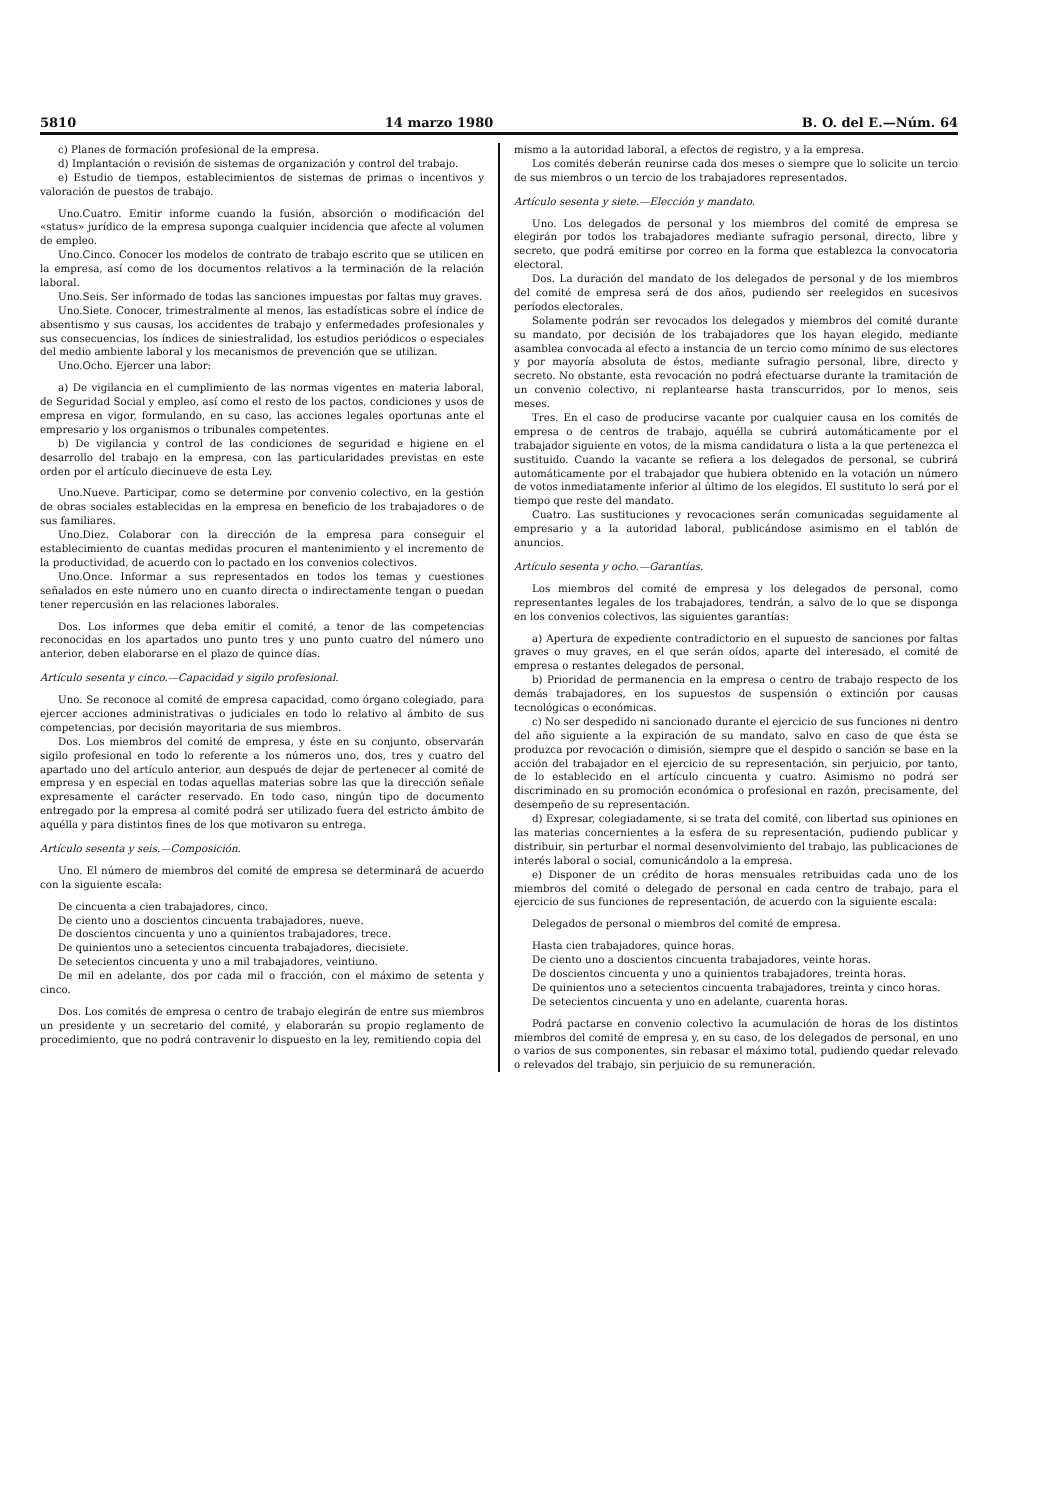5810 14 marzo 1980 B. O. del E.—Núm. 64
c) Planes de formación profesional de la empresa.
d) Implantación o revisión de sistemas de organización y control del trabajo.
e) Estudio de tiempos, establecimientos de sistemas de primas o incentivos y valoración de puestos de trabajo.
Uno.Cuatro. Emitir informe cuando la fusión, absorción o modificación del «status» jurídico de la empresa suponga cualquier incidencia que afecte al volumen de empleo.
Uno.Cinco. Conocer los modelos de contrato de trabajo escrito que se utilicen en la empresa, así como de los documentos relativos a la terminación de la relación laboral.
Uno.Seis. Ser informado de todas las sanciones impuestas por faltas muy graves.
Uno.Siete. Conocer, trimestralmente al menos, las estadísticas sobre el índice de absentismo y sus causas, los accidentes de trabajo y enfermedades profesionales y sus consecuencias, los índices de siniestralidad, los estudios periódicos o especiales del medio ambiente laboral y los mecanismos de prevención que se utilizan.
Uno.Ocho. Ejercer una labor:
a) De vigilancia en el cumplimiento de las normas vigentes en materia laboral, de Seguridad Social y empleo, así como el resto de los pactos, condiciones y usos de empresa en vigor, formulando, en su caso, las acciones legales oportunas ante el empresario y los organismos o tribunales competentes.
b) De vigilancia y control de las condiciones de seguridad e higiene en el desarrollo del trabajo en la empresa, con las particularidades previstas en este orden por el artículo diecinueve de esta Ley.
Uno.Nueve. Participar, como se determine por convenio colectivo, en la gestión de obras sociales establecidas en la empresa en beneficio de los trabajadores o de sus familiares.
Uno.Diez. Colaborar con la dirección de la empresa para conseguir el establecimiento de cuantas medidas procuren el mantenimiento y el incremento de la productividad, de acuerdo con lo pactado en los convenios colectivos.
Uno.Once. Informar a sus representados en todos los temas y cuestiones señalados en este número uno en cuanto directa o indirectamente tengan o puedan tener repercusión en las relaciones laborales.
Dos. Los informes que deba emitir el comité, a tenor de las competencias reconocidas en los apartados uno punto tres y uno punto cuatro del número uno anterior, deben elaborarse en el plazo de quince días.
Artículo sesenta y cinco.—Capacidad y sigilo profesional.
Uno. Se reconoce al comité de empresa capacidad, como órgano colegiado, para ejercer acciones administrativas o judiciales en todo lo relativo al ámbito de sus competencias, por decisión mayoritaria de sus miembros.
Dos. Los miembros del comité de empresa, y éste en su conjunto, observarán sigilo profesional en todo lo referente a los números uno, dos, tres y cuatro del apartado uno del artículo anterior, aun después de dejar de pertenecer al comité de empresa y en especial en todas aquellas materias sobre las que la dirección señale expresamente el carácter reservado. En todo caso, ningún tipo de documento entregado por la empresa al comité podrá ser utilizado fuera del estricto ámbito de aquélla y para distintos fines de los que motivaron su entrega.
Artículo sesenta y seis.—Composición.
Uno. El número de miembros del comité de empresa se determinará de acuerdo con la siguiente escala:
De cincuenta a cien trabajadores, cinco.
De ciento uno a doscientos cincuenta trabajadores, nueve.
De doscientos cincuenta y uno a quinientos trabajadores, trece.
De quinientos uno a setecientos cincuenta trabajadores, diecisiete.
De setecientos cincuenta y uno a mil trabajadores, veintiuno.
De mil en adelante, dos por cada mil o fracción, con el máximo de setenta y cinco.
Dos. Los comités de empresa o centro de trabajo elegirán de entre sus miembros un presidente y un secretario del comité, y elaborarán su propio reglamento de procedimiento, que no podrá contravenir lo dispuesto en la ley, remitiendo copia del
mismo a la autoridad laboral, a efectos de registro, y a la empresa.
Los comités deberán reunirse cada dos meses o siempre que lo solicite un tercio de sus miembros o un tercio de los trabajadores representados.
Artículo sesenta y siete.—Elección y mandato.
Uno. Los delegados de personal y los miembros del comité de empresa se elegirán por todos los trabajadores mediante sufragio personal, directo, libre y secreto, que podrá emitirse por correo en la forma que establezca la convocatoria electoral.
Dos. La duración del mandato de los delegados de personal y de los miembros del comité de empresa será de dos años, pudiendo ser reelegidos en sucesivos períodos electorales.
Solamente podrán ser revocados los delegados y miembros del comité durante su mandato, por decisión de los trabajadores que los hayan elegido, mediante asamblea convocada al efecto a instancia de un tercio como mínimo de sus electores y por mayoría absoluta de éstos, mediante sufragio personal, libre, directo y secreto. No obstante, esta revocación no podrá efectuarse durante la tramitación de un convenio colectivo, ni replantearse hasta transcurridos, por lo menos, seis meses.
Tres. En el caso de producirse vacante por cualquier causa en los comités de empresa o de centros de trabajo, aquélla se cubrirá automáticamente por el trabajador siguiente en votos, de la misma candidatura o lista a la que pertenezca el sustituido. Cuando la vacante se refiera a los delegados de personal, se cubrirá automáticamente por el trabajador que hubiera obtenido en la votación un número de votos inmediatamente inferior al último de los elegidos. El sustituto lo será por el tiempo que reste del mandato.
Cuatro. Las sustituciones y revocaciones serán comunicadas seguidamente al empresario y a la autoridad laboral, publicándose asimismo en el tablón de anuncios.
Artículo sesenta y ocho.—Garantías.
Los miembros del comité de empresa y los delegados de personal, como representantes legales de los trabajadores, tendrán, a salvo de lo que se disponga en los convenios colectivos, las siguientes garantías:
a) Apertura de expediente contradictorio en el supuesto de sanciones por faltas graves o muy graves, en el que serán oídos, aparte del interesado, el comité de empresa o restantes delegados de personal.
b) Prioridad de permanencia en la empresa o centro de trabajo respecto de los demás trabajadores, en los supuestos de suspensión o extinción por causas tecnológicas o económicas.
c) No ser despedido ni sancionado durante el ejercicio de sus funciones ni dentro del año siguiente a la expiración de su mandato, salvo en caso de que ésta se produzca por revocación o dimisión, siempre que el despido o sanción se base en la acción del trabajador en el ejercicio de su representación, sin perjuicio, por tanto, de lo establecido en el artículo cincuenta y cuatro. Asimismo no podrá ser discriminado en su promoción económica o profesional en razón, precisamente, del desempeño de su representación.
d) Expresar, colegiadamente, si se trata del comité, con libertad sus opiniones en las materias concernientes a la esfera de su representación, pudiendo publicar y distribuir, sin perturbar el normal desenvolvimiento del trabajo, las publicaciones de interés laboral o social, comunicándolo a la empresa.
e) Disponer de un crédito de horas mensuales retribuidas cada uno de los miembros del comité o delegado de personal en cada centro de trabajo, para el ejercicio de sus funciones de representación, de acuerdo con la siguiente escala:
Delegados de personal o miembros del comité de empresa.
Hasta cien trabajadores, quince horas.
De ciento uno a doscientos cincuenta trabajadores, veinte horas.
De doscientos cincuenta y uno a quinientos trabajadores, treinta horas.
De quinientos uno a setecientos cincuenta trabajadores, treinta y cinco horas.
De setecientos cincuenta y uno en adelante, cuarenta horas.
Podrá pactarse en convenio colectivo la acumulación de horas de los distintos miembros del comité de empresa y, en su caso, de los delegados de personal, en uno o varios de sus componentes, sin rebasar el máximo total, pudiendo quedar relevado o relevados del trabajo, sin perjuicio de su remuneración.